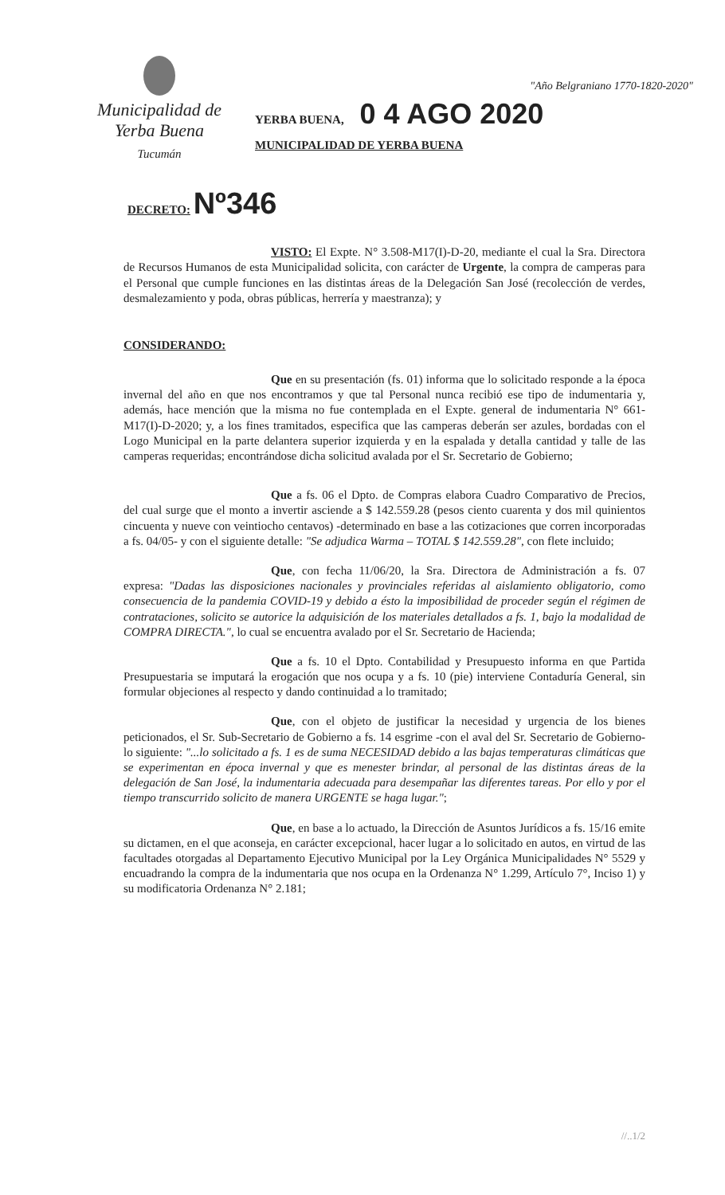Municipalidad de
Yerba Buena
Tucumán
"Año Belgraniano 1770-1820-2020"
YERBA BUENA, 0 4 AGO 2020
MUNICIPALIDAD DE YERBA BUENA
DECRETO: Nº346
VISTO: El Expte. N° 3.508-M17(I)-D-20, mediante el cual la Sra. Directora de Recursos Humanos de esta Municipalidad solicita, con carácter de Urgente, la compra de camperas para el Personal que cumple funciones en las distintas áreas de la Delegación San José (recolección de verdes, desmalezamiento y poda, obras públicas, herrería y maestranza); y
CONSIDERANDO:
Que en su presentación (fs. 01) informa que lo solicitado responde a la época invernal del año en que nos encontramos y que tal Personal nunca recibió ese tipo de indumentaria y, además, hace mención que la misma no fue contemplada en el Expte. general de indumentaria N° 661-M17(I)-D-2020; y, a los fines tramitados, especifica que las camperas deberán ser azules, bordadas con el Logo Municipal en la parte delantera superior izquierda y en la espalada y detalla cantidad y talle de las camperas requeridas; encontrándose dicha solicitud avalada por el Sr. Secretario de Gobierno;
Que a fs. 06 el Dpto. de Compras elabora Cuadro Comparativo de Precios, del cual surge que el monto a invertir asciende a $ 142.559.28 (pesos ciento cuarenta y dos mil quinientos cincuenta y nueve con veintiocho centavos) -determinado en base a las cotizaciones que corren incorporadas a fs. 04/05- y con el siguiente detalle: "Se adjudica Warma – TOTAL $ 142.559.28", con flete incluido;
Que, con fecha 11/06/20, la Sra. Directora de Administración a fs. 07 expresa: "Dadas las disposiciones nacionales y provinciales referidas al aislamiento obligatorio, como consecuencia de la pandemia COVID-19 y debido a ésto la imposibilidad de proceder según el régimen de contrataciones, solicito se autorice la adquisición de los materiales detallados a fs. 1, bajo la modalidad de COMPRA DIRECTA.", lo cual se encuentra avalado por el Sr. Secretario de Hacienda;
Que a fs. 10 el Dpto. Contabilidad y Presupuesto informa en que Partida Presupuestaria se imputará la erogación que nos ocupa y a fs. 10 (pie) interviene Contaduría General, sin formular objeciones al respecto y dando continuidad a lo tramitado;
Que, con el objeto de justificar la necesidad y urgencia de los bienes peticionados, el Sr. Sub-Secretario de Gobierno a fs. 14 esgrime -con el aval del Sr. Secretario de Gobierno- lo siguiente: "...lo solicitado a fs. 1 es de suma NECESIDAD debido a las bajas temperaturas climáticas que se experimentan en época invernal y que es menester brindar, al personal de las distintas áreas de la delegación de San José, la indumentaria adecuada para desempañar las diferentes tareas. Por ello y por el tiempo transcurrido solicito de manera URGENTE se haga lugar.";
Que, en base a lo actuado, la Dirección de Asuntos Jurídicos a fs. 15/16 emite su dictamen, en el que aconseja, en carácter excepcional, hacer lugar a lo solicitado en autos, en virtud de las facultades otorgadas al Departamento Ejecutivo Municipal por la Ley Orgánica Municipalidades N° 5529 y encuadrando la compra de la indumentaria que nos ocupa en la Ordenanza N° 1.299, Artículo 7°, Inciso 1) y su modificatoria Ordenanza N° 2.181;
//..1/2